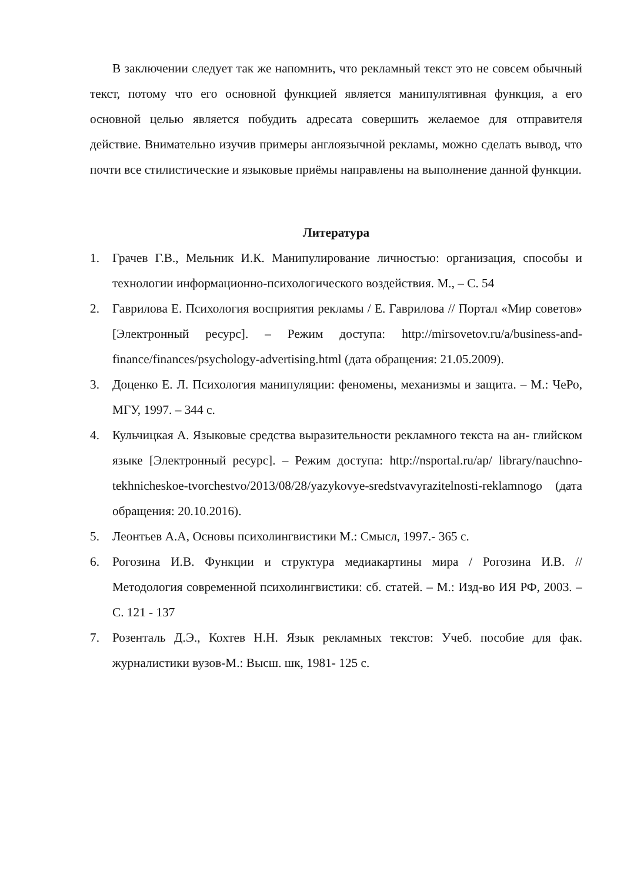В заключении следует так же напомнить, что рекламный текст это не совсем обычный текст, потому что его основной функцией является манипулятивная функция, а его основной целью является побудить адресата совершить желаемое для отправителя действие. Внимательно изучив примеры англоязычной рекламы, можно сделать вывод, что почти все стилистические и языковые приёмы направлены на выполнение данной функции.
Литература
1. Грачев Г.В., Мельник И.К. Манипулирование личностью: организация, способы и технологии информационно-психологического воздействия. М., – С. 54
2. Гаврилова Е. Психология восприятия рекламы / Е. Гаврилова // Портал «Мир советов» [Электронный ресурс]. – Режим доступа: http://mirsovetov.ru/a/business-and-finance/finances/psychology-advertising.html (дата обращения: 21.05.2009).
3. Доценко Е. Л. Психология манипуляции: феномены, механизмы и защита. – М.: ЧеРо, МГУ, 1997. – 344 с.
4. Кульчицкая А. Языковые средства выразительности рекламного текста на ан- глийском языке [Электронный ресурс]. – Режим доступа: http://nsportal.ru/ap/ library/nauchno-tekhnicheskoe-tvorchestvo/2013/08/28/yazykovye-sredstvavyrazitelnosti-reklamnogo (дата обращения: 20.10.2016).
5. Леонтьев А.А, Основы психолингвистики М.: Смысл, 1997.- 365 с.
6. Рогозина И.В. Функции и структура медиакартины мира / Рогозина И.В. // Методология современной психолингвистики: сб. статей. – М.: Изд-во ИЯ РФ, 2003. – С. 121 - 137
7. Розенталь Д.Э., Кохтев Н.Н. Язык рекламных текстов: Учеб. пособие для фак. журналистики вузов-М.: Высш. шк, 1981- 125 с.